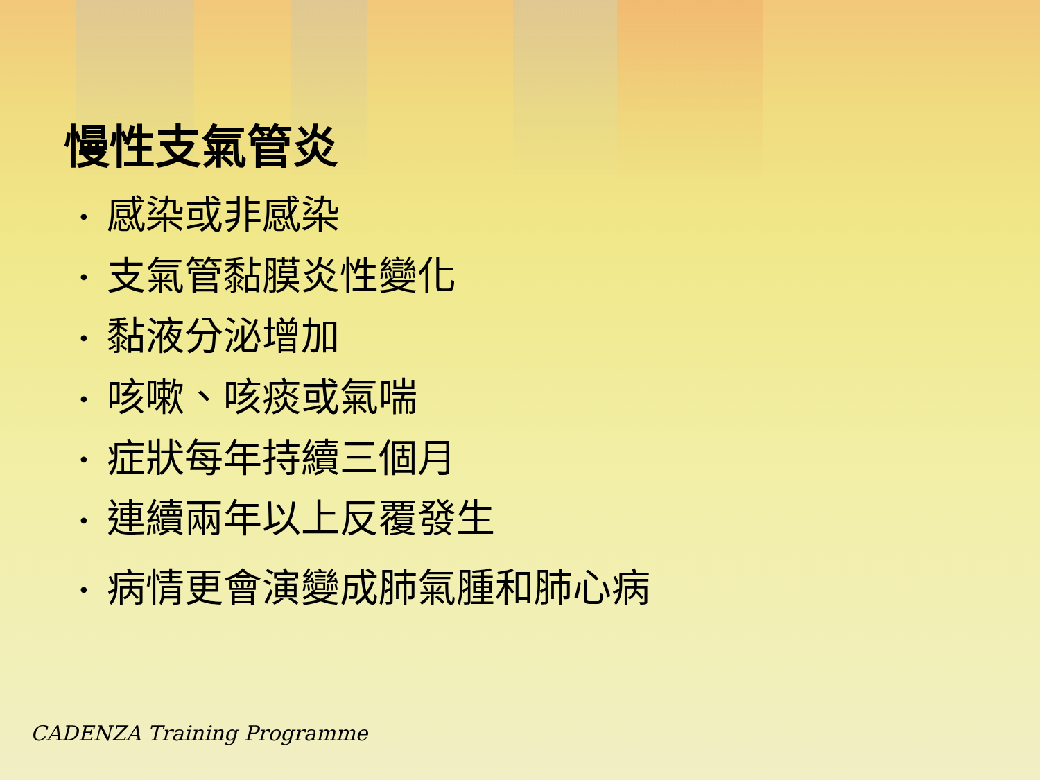慢性支氣管炎
• 感染或非感染
• 支氣管黏膜炎性變化
• 黏液分泌增加
• 咳嗽、咳痰或氣喘
• 症狀每年持續三個月
• 連續兩年以上反覆發生
• 病情更會演變成肺氣腫和肺心病
CADENZA Training Programme